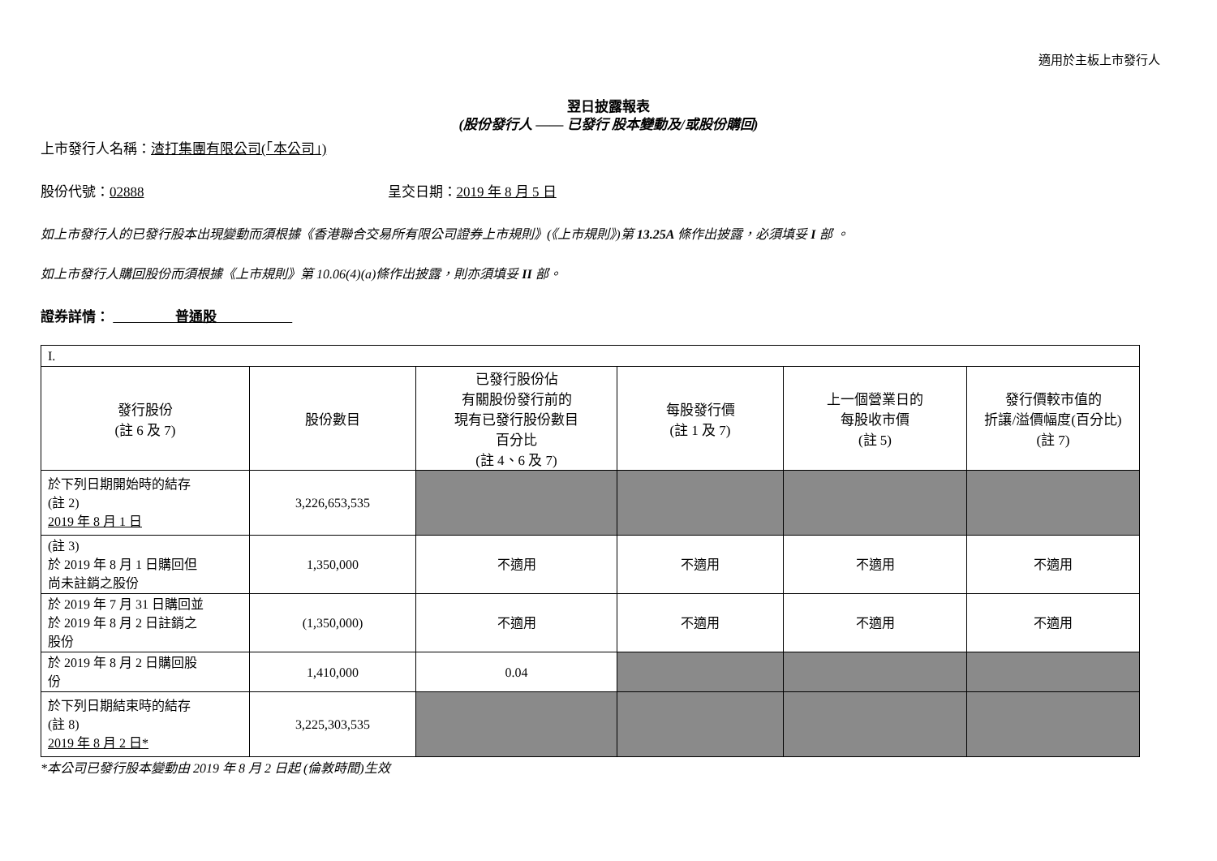適用於主板上市發行人
翌日披露報表
(股份發行人 —— 已發行 股本變動及/或股份購回)
上市發行人名稱：渣打集團有限公司(「本公司」)
股份代號：02888 呈交日期：2019 年 8 月 5 日
如上市發行人的已發行股本出現變動而須根據《香港聯合交易所有限公司證券上市規則》(《上市規則》)第 13.25A 條作出披露，必須填妥 I 部 。
如上市發行人購回股份而須根據《上市規則》第 10.06(4)(a)條作出披露，則亦須填妥 II 部。
證券詳情： 普通股
| I. | | | | | |
| 發行股份 (註 6 及 7) | 股份數目 | 已發行股份佔 有關股份發行前的 現有已發行股份數目 百分比 (註 4、6 及 7) | 每股發行價 (註 1 及 7) | 上一個營業日的 每股收市價 (註 5) | 發行價較市值的 折讓/溢價幅度(百分比) (註 7) |
| 於下列日期開始時的結存 (註 2) 2019 年 8 月 1 日 | 3,226,653,535 | | | | |
| (註 3) 於 2019 年 8 月 1 日購回但 尚未註銷之股份 | 1,350,000 | 不適用 | 不適用 | 不適用 | 不適用 |
| 於 2019 年 7 月 31 日購回並 於 2019 年 8 月 2 日註銷之 股份 | (1,350,000) | 不適用 | 不適用 | 不適用 | 不適用 |
| 於 2019 年 8 月 2 日購回股 份 | 1,410,000 | 0.04 | | | |
| 於下列日期結束時的結存 (註 8) 2019 年 8 月 2 日* | 3,225,303,535 | | | | |
*本公司已發行股本變動由 2019 年 8 月 2 日起 (倫敦時間)生效